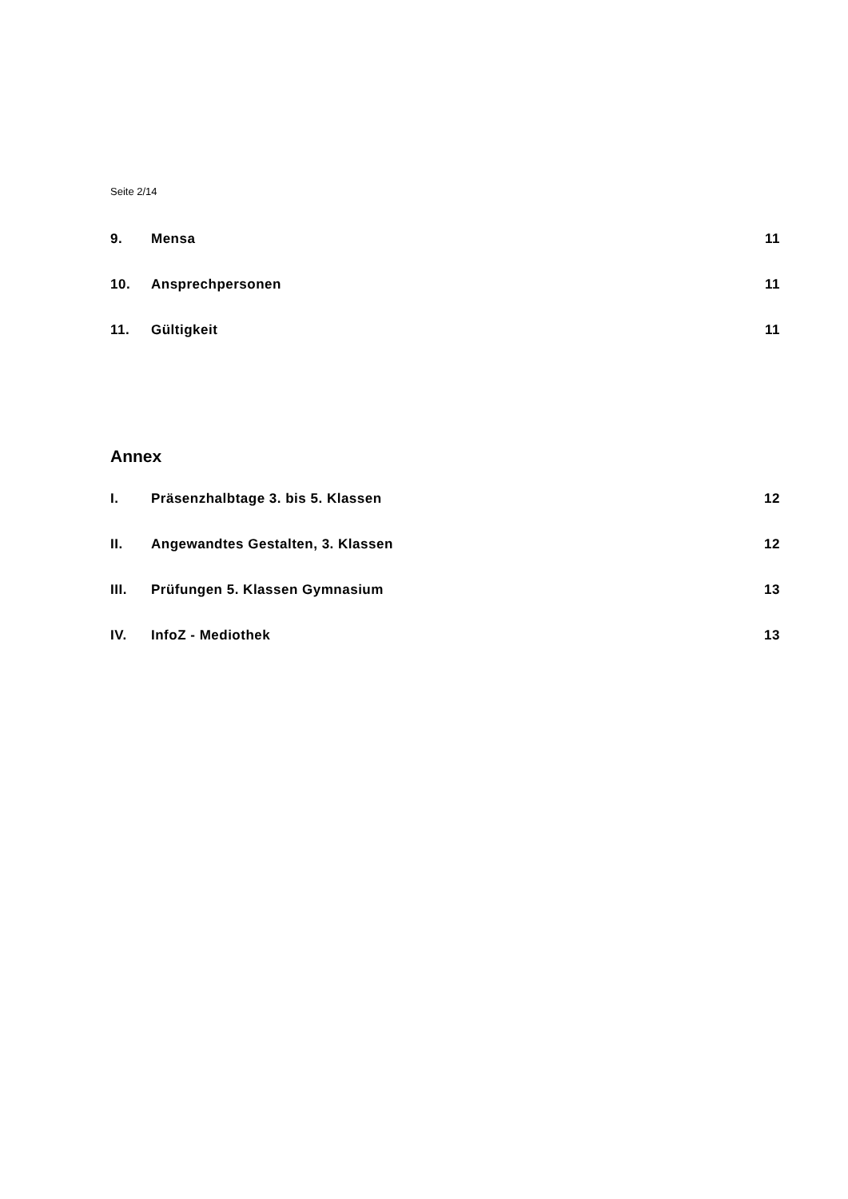Seite 2/14
9. Mensa 11
10. Ansprechpersonen 11
11. Gültigkeit 11
Annex
I. Präsenzhalbtage 3. bis 5. Klassen 12
II. Angewandtes Gestalten, 3. Klassen 12
III. Prüfungen 5. Klassen Gymnasium 13
IV. InfoZ - Mediothek 13